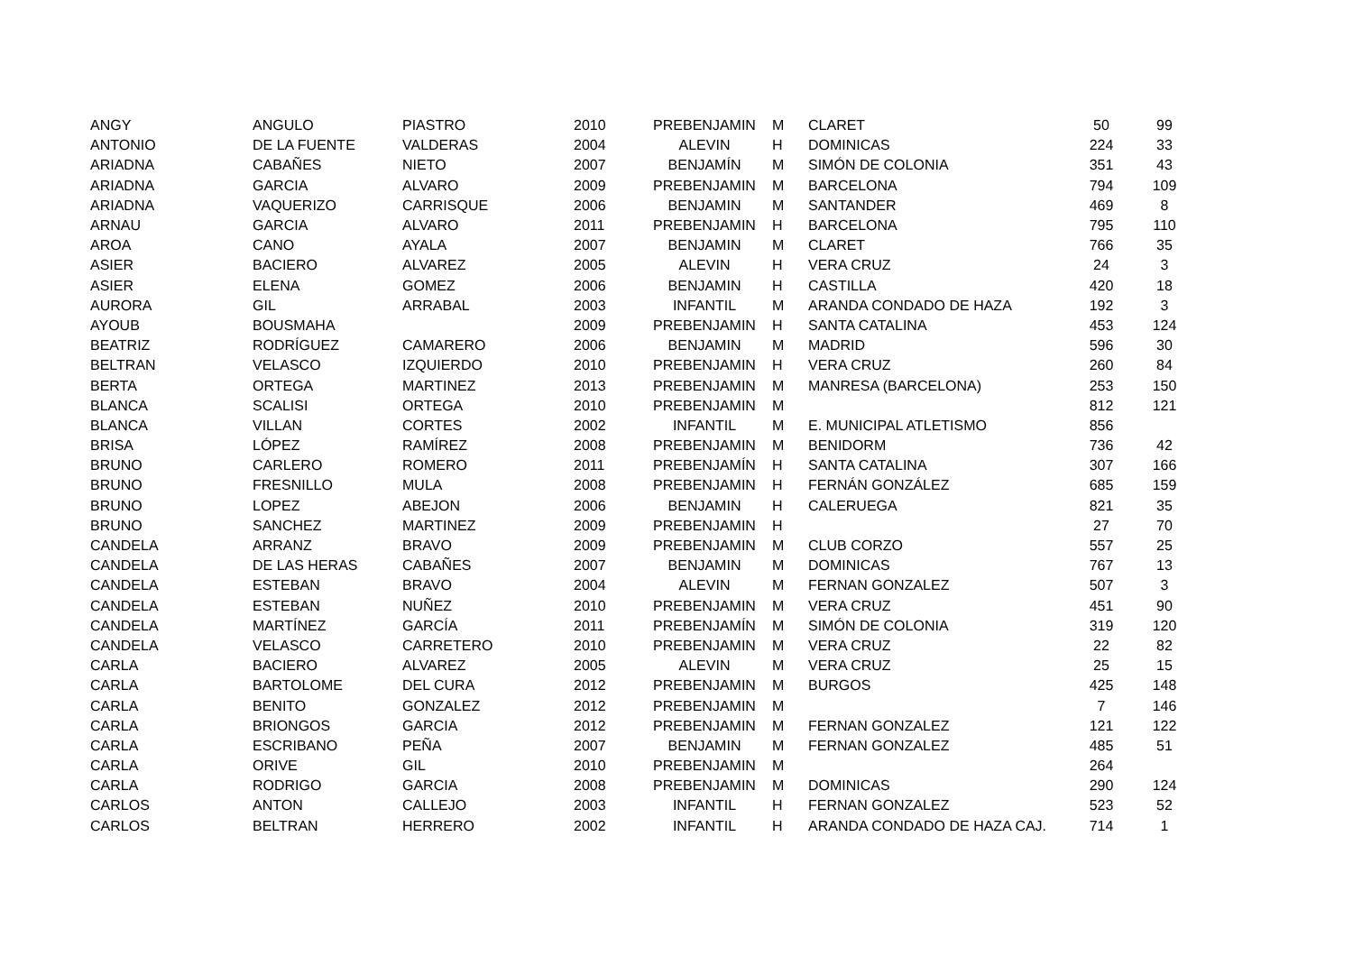| ANGY | ANGULO | PIASTRO | 2010 | PREBENJAMIN | M | CLARET | 50 | 99 |
| ANTONIO | DE LA FUENTE | VALDERAS | 2004 | ALEVIN | H | DOMINICAS | 224 | 33 |
| ARIADNA | CABAÑES | NIETO | 2007 | BENJAMÍN | M | SIMÓN DE COLONIA | 351 | 43 |
| ARIADNA | GARCIA | ALVARO | 2009 | PREBENJAMIN | M | BARCELONA | 794 | 109 |
| ARIADNA | VAQUERIZO | CARRISQUE | 2006 | BENJAMIN | M | SANTANDER | 469 | 8 |
| ARNAU | GARCIA | ALVARO | 2011 | PREBENJAMIN | H | BARCELONA | 795 | 110 |
| AROA | CANO | AYALA | 2007 | BENJAMIN | M | CLARET | 766 | 35 |
| ASIER | BACIERO | ALVAREZ | 2005 | ALEVIN | H | VERA CRUZ | 24 | 3 |
| ASIER | ELENA | GOMEZ | 2006 | BENJAMIN | H | CASTILLA | 420 | 18 |
| AURORA | GIL | ARRABAL | 2003 | INFANTIL | M | ARANDA CONDADO DE HAZA | 192 | 3 |
| AYOUB | BOUSMAHA | | 2009 | PREBENJAMIN | H | SANTA CATALINA | 453 | 124 |
| BEATRIZ | RODRÍGUEZ | CAMARERO | 2006 | BENJAMIN | M | MADRID | 596 | 30 |
| BELTRAN | VELASCO | IZQUIERDO | 2010 | PREBENJAMIN | H | VERA CRUZ | 260 | 84 |
| BERTA | ORTEGA | MARTINEZ | 2013 | PREBENJAMIN | M | MANRESA (BARCELONA) | 253 | 150 |
| BLANCA | SCALISI | ORTEGA | 2010 | PREBENJAMIN | M | | 812 | 121 |
| BLANCA | VILLAN | CORTES | 2002 | INFANTIL | M | E. MUNICIPAL ATLETISMO | 856 | |
| BRISA | LÓPEZ | RAMÍREZ | 2008 | PREBENJAMIN | M | BENIDORM | 736 | 42 |
| BRUNO | CARLERO | ROMERO | 2011 | PREBENJAMÍN | H | SANTA CATALINA | 307 | 166 |
| BRUNO | FRESNILLO | MULA | 2008 | PREBENJAMIN | H | FERNÁN GONZÁLEZ | 685 | 159 |
| BRUNO | LOPEZ | ABEJON | 2006 | BENJAMIN | H | CALERUEGA | 821 | 35 |
| BRUNO | SANCHEZ | MARTINEZ | 2009 | PREBENJAMIN | H | | 27 | 70 |
| CANDELA | ARRANZ | BRAVO | 2009 | PREBENJAMIN | M | CLUB CORZO | 557 | 25 |
| CANDELA | DE LAS HERAS | CABAÑES | 2007 | BENJAMIN | M | DOMINICAS | 767 | 13 |
| CANDELA | ESTEBAN | BRAVO | 2004 | ALEVIN | M | FERNAN GONZALEZ | 507 | 3 |
| CANDELA | ESTEBAN | NUÑEZ | 2010 | PREBENJAMIN | M | VERA CRUZ | 451 | 90 |
| CANDELA | MARTÍNEZ | GARCÍA | 2011 | PREBENJAMÍN | M | SIMÓN DE COLONIA | 319 | 120 |
| CANDELA | VELASCO | CARRETERO | 2010 | PREBENJAMIN | M | VERA CRUZ | 22 | 82 |
| CARLA | BACIERO | ALVAREZ | 2005 | ALEVIN | M | VERA CRUZ | 25 | 15 |
| CARLA | BARTOLOME | DEL CURA | 2012 | PREBENJAMIN | M | BURGOS | 425 | 148 |
| CARLA | BENITO | GONZALEZ | 2012 | PREBENJAMIN | M | | 7 | 146 |
| CARLA | BRIONGOS | GARCIA | 2012 | PREBENJAMIN | M | FERNAN GONZALEZ | 121 | 122 |
| CARLA | ESCRIBANO | PEÑA | 2007 | BENJAMIN | M | FERNAN GONZALEZ | 485 | 51 |
| CARLA | ORIVE | GIL | 2010 | PREBENJAMIN | M | | 264 | |
| CARLA | RODRIGO | GARCIA | 2008 | PREBENJAMIN | M | DOMINICAS | 290 | 124 |
| CARLOS | ANTON | CALLEJO | 2003 | INFANTIL | H | FERNAN GONZALEZ | 523 | 52 |
| CARLOS | BELTRAN | HERRERO | 2002 | INFANTIL | H | ARANDA CONDADO DE HAZA CAJ. | 714 | 1 |